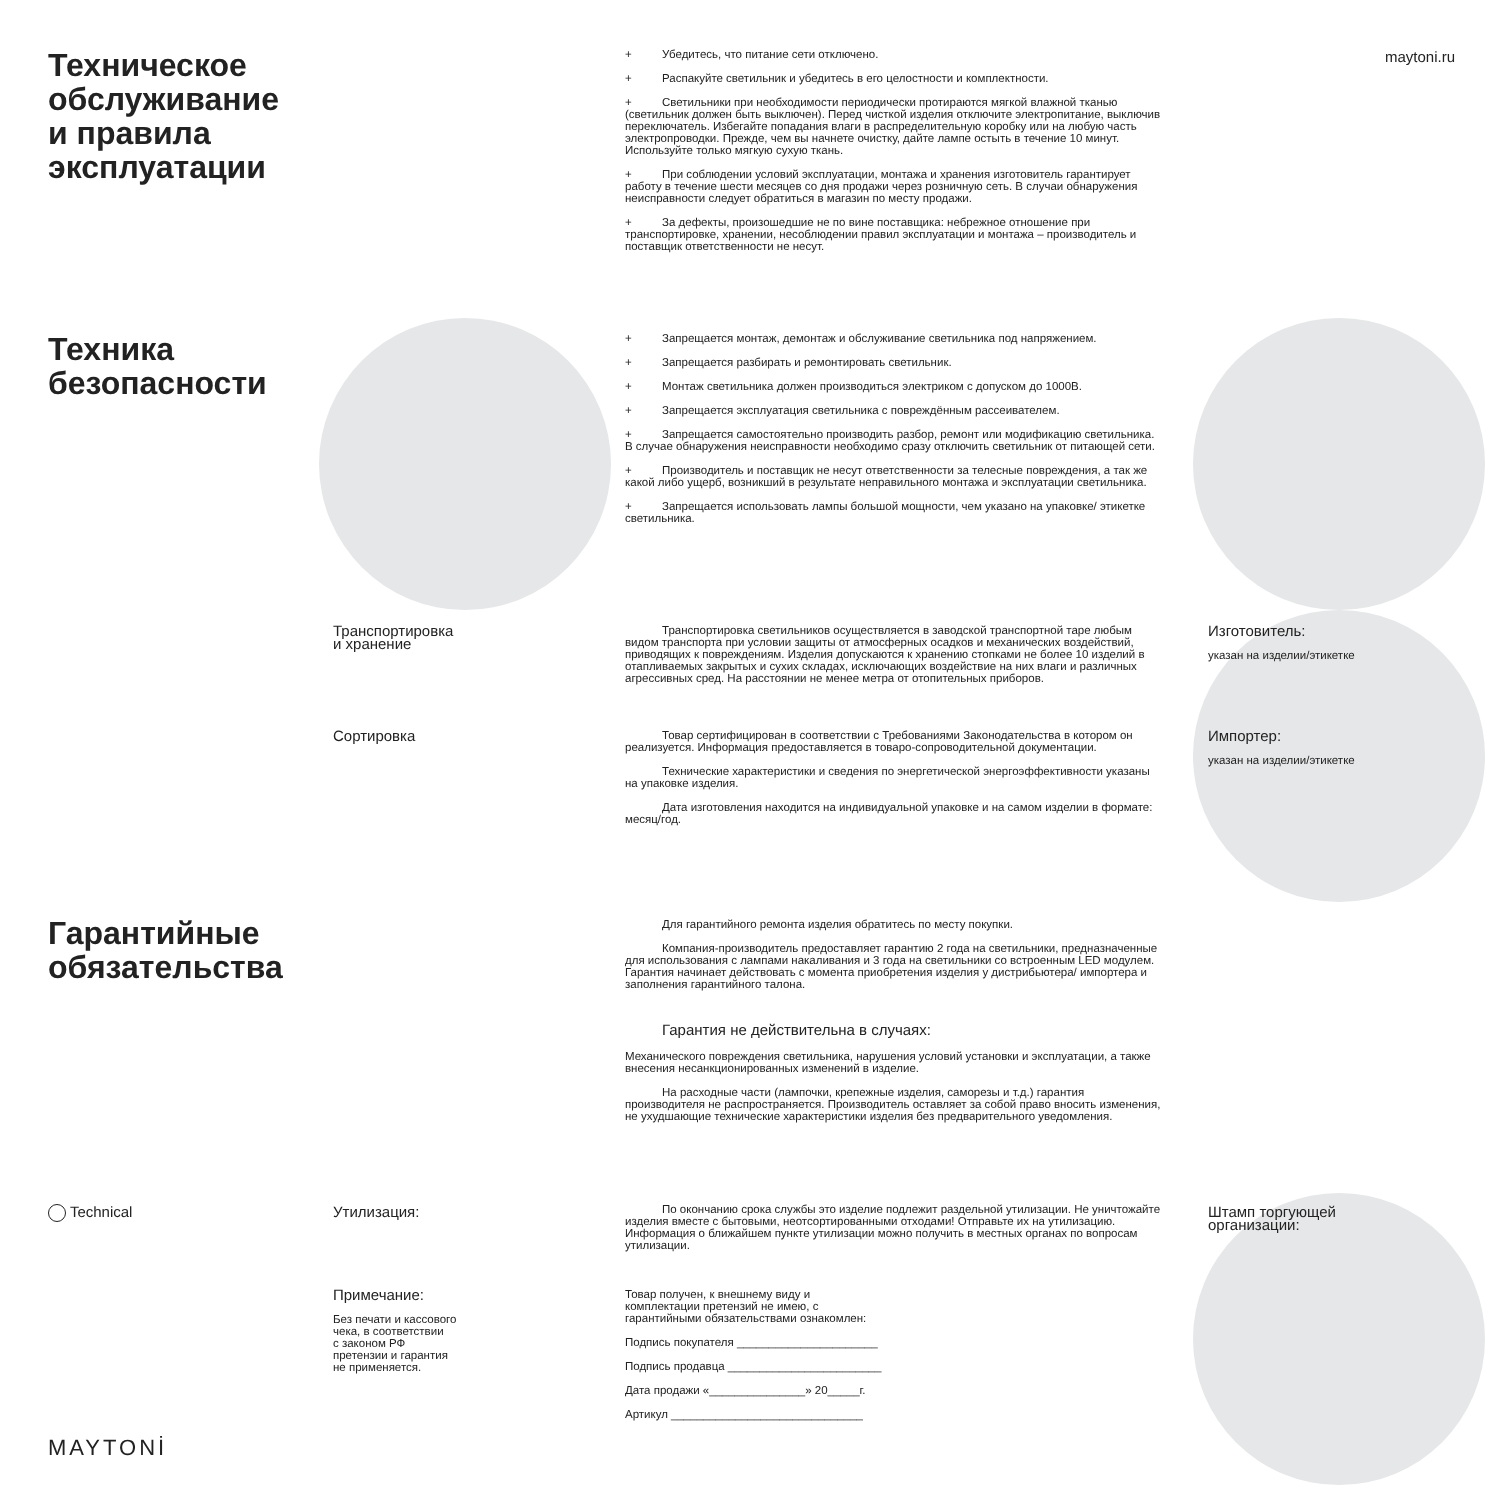Техническое
обслуживание
и правила
эксплуатации
+ Убедитесь, что питание сети отключено.
+ Распакуйте светильник и убедитесь в его целостности и комплектности.
+ Светильники при необходимости периодически протираются мягкой влажной тканью (светильник должен быть выключен). Перед чисткой изделия отключите электропитание, выключив переключатель. Избегайте попадания влаги в распределительную коробку или на любую часть электропроводки. Прежде, чем вы начнете очистку, дайте лампе остыть в течение 10 минут. Используйте только мягкую сухую ткань.
+ При соблюдении условий эксплуатации, монтажа и хранения изготовитель гарантирует работу в течение шести месяцев со дня продажи через розничную сеть. В случаи обнаружения неисправности следует обратиться в магазин по месту продажи.
+ За дефекты, произошедшие не по вине поставщика: небрежное отношение при транспортировке, хранении, несоблюдении правил эксплуатации и монтажа – производитель и поставщик ответственности не несут.
maytoni.ru
Техника
безопасности
+ Запрещается монтаж, демонтаж и обслуживание светильника под напряжением.
+ Запрещается разбирать и ремонтировать светильник.
+ Монтаж светильника должен производиться электриком с допуском до 1000В.
+ Запрещается эксплуатация светильника с повреждённым рассеивателем.
+ Запрещается самостоятельно производить разбор, ремонт или модификацию светильника. В случае обнаружения неисправности необходимо сразу отключить светильник от питающей сети.
+ Производитель и поставщик не несут ответственности за телесные повреждения, а так же какой либо ущерб, возникший в результате неправильного монтажа и эксплуатации светильника.
+ Запрещается использовать лампы большой мощности, чем указано на упаковке/ этикетке светильника.
Транспортировка
и хранение
Транспортировка светильников осуществляется в заводской транспортной таре любым видом транспорта при условии защиты от атмосферных осадков и механических воздействий, приводящих к повреждениям. Изделия допускаются к хранению стопками не более 10 изделий в отапливаемых закрытых и сухих складах, исключающих воздействие на них влаги и различных агрессивных сред. На расстоянии не менее метра от отопительных приборов.
Изготовитель:
указан на изделии/этикетке
Сортировка
Товар сертифицирован в соответствии с Требованиями Законодательства в котором он реализуется. Информация предоставляется в товаро-сопроводительной документации.
Технические характеристики и сведения по энергетической энергоэффективности указаны на упаковке изделия.
Дата изготовления находится на индивидуальной упаковке и на самом изделии в формате: месяц/год.
Импортер:
указан на изделии/этикетке
Гарантийные
обязательства
Для гарантийного ремонта изделия обратитесь по месту покупки.
Компания-производитель предоставляет гарантию 2 года на светильники, предназначенные для использования с лампами накаливания и 3 года на светильники со встроенным LED модулем.
Гарантия начинает действовать с момента приобретения изделия у дистрибьютера/ импортера и заполнения гарантийного талона.
Гарантия не действительна в случаях:
Механического повреждения светильника, нарушения условий установки и эксплуатации, а также внесения несанкционированных изменений в изделие.
На расходные части (лампочки, крепежные изделия, саморезы и т.д.) гарантия производителя не распространяется. Производитель оставляет за собой право вносить изменения, не ухудшающие технические характеристики изделия без предварительного уведомления.
Technical Утилизация:
По окончанию срока службы это изделие подлежит раздельной утилизации. Не уничтожайте изделия вместе с бытовыми, неотсортированными отходами! Отправьте их на утилизацию. Информация о ближайшем пункте утилизации можно получить в местных органах по вопросам утилизации.
Штамп торгующей
организации:
Примечание:
Без печати и кассового
чека, в соответствии
с законом РФ
претензии и гарантия
не применяется.
Товар получен, к внешнему виду и комплектации претензий не имею, с гарантийными обязательствами ознакомлен:
Подпись покупателя ______________________
Подпись продавца ________________________
Дата продажи «_______________» 20_____г.
Артикул ______________________________
MAYTONİ